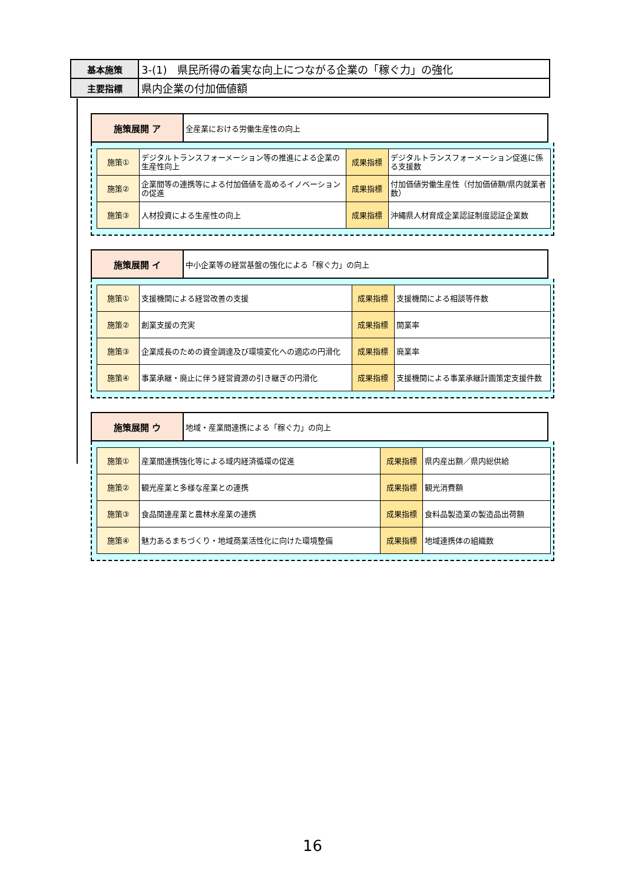| 基本施策 | 3-(1) 県民所得の着実な向上につながる企業の「稼ぐ力」の強化 |
| 主要指標 | 県内企業の付加価値額 |
| 施策展開 ア | 全産業における労働生産性の向上 |
| 施策① | デジタルトランスフォーメーション等の推進による企業の生産性向上 | 成果指標 | デジタルトランスフォーメーション促進に係る支援数 |
| 施策② | 企業間等の連携等による付加価値を高めるイノベーションの促進 | 成果指標 | 付加価値労働生産性（付加価値額/県内就業者数） |
| 施策③ | 人材投資による生産性の向上 | 成果指標 | 沖縄県人材育成企業認証制度認証企業数 |
| 施策展開 イ | 中小企業等の経営基盤の強化による「稼ぐ力」の向上 |
| 施策① | 支援機関による経営改善の支援 | 成果指標 | 支援機関による相談等件数 |
| 施策② | 創業支援の充実 | 成果指標 | 開業率 |
| 施策③ | 企業成長のための資金調達及び環境変化への適応の円滑化 | 成果指標 | 廃業率 |
| 施策④ | 事業承継・廃止に伴う経営資源の引き継ぎの円滑化 | 成果指標 | 支援機関による事業承継計画策定支援件数 |
| 施策展開 ウ | 地域・産業間連携による「稼ぐ力」の向上 |
| 施策① | 産業間連携強化等による域内経済循環の促進 | 成果指標 | 県内産出額／県内総供給 |
| 施策② | 観光産業と多様な産業との連携 | 成果指標 | 観光消費額 |
| 施策③ | 食品関連産業と農林水産業の連携 | 成果指標 | 食料品製造業の製造品出荷額 |
| 施策④ | 魅力あるまちづくり・地域商業活性化に向けた環境整備 | 成果指標 | 地域連携体の組織数 |
16